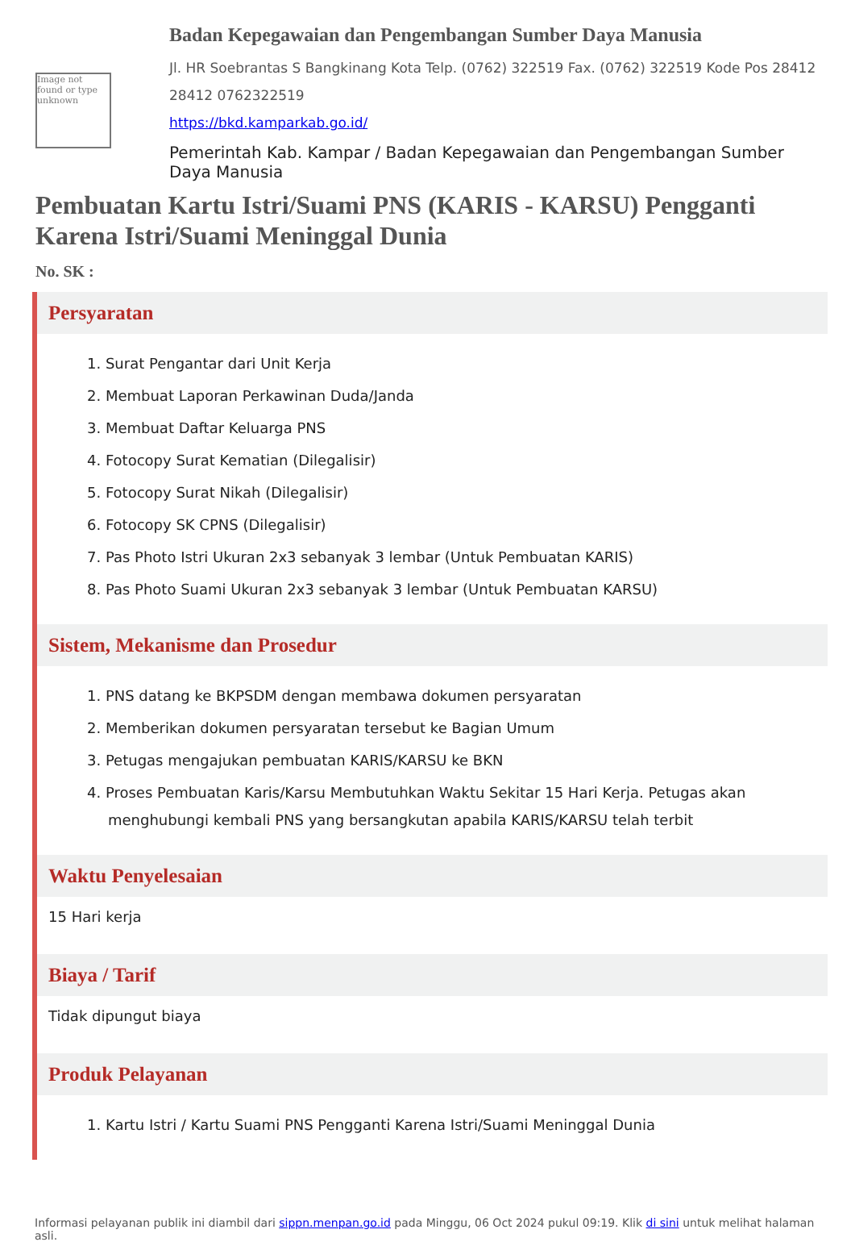Image not found or type unknown
Badan Kepegawaian dan Pengembangan Sumber Daya Manusia
Jl. HR Soebrantas S Bangkinang Kota Telp. (0762) 322519 Fax. (0762) 322519 Kode Pos 28412 28412 0762322519
https://bkd.kamparkab.go.id/
Pemerintah Kab. Kampar / Badan Kepegawaian dan Pengembangan Sumber Daya Manusia
Pembuatan Kartu Istri/Suami PNS (KARIS - KARSU) Pengganti Karena Istri/Suami Meninggal Dunia
No. SK :
Persyaratan
1. Surat Pengantar dari Unit Kerja
2. Membuat Laporan Perkawinan Duda/Janda
3. Membuat Daftar Keluarga PNS
4. Fotocopy Surat Kematian (Dilegalisir)
5. Fotocopy Surat Nikah (Dilegalisir)
6. Fotocopy SK CPNS (Dilegalisir)
7. Pas Photo Istri Ukuran 2x3 sebanyak 3 lembar (Untuk Pembuatan KARIS)
8. Pas Photo Suami Ukuran 2x3 sebanyak 3 lembar (Untuk Pembuatan KARSU)
Sistem, Mekanisme dan Prosedur
1. PNS datang ke BKPSDM dengan membawa dokumen persyaratan
2. Memberikan dokumen persyaratan tersebut ke Bagian Umum
3. Petugas mengajukan pembuatan KARIS/KARSU ke BKN
4. Proses Pembuatan Karis/Karsu Membutuhkan Waktu Sekitar 15 Hari Kerja. Petugas akan menghubungi kembali PNS yang bersangkutan apabila KARIS/KARSU telah terbit
Waktu Penyelesaian
15 Hari kerja
Biaya / Tarif
Tidak dipungut biaya
Produk Pelayanan
1. Kartu Istri / Kartu Suami PNS Pengganti Karena Istri/Suami Meninggal Dunia
Informasi pelayanan publik ini diambil dari sippn.menpan.go.id pada Minggu, 06 Oct 2024 pukul 09:19. Klik di sini untuk melihat halaman asli.